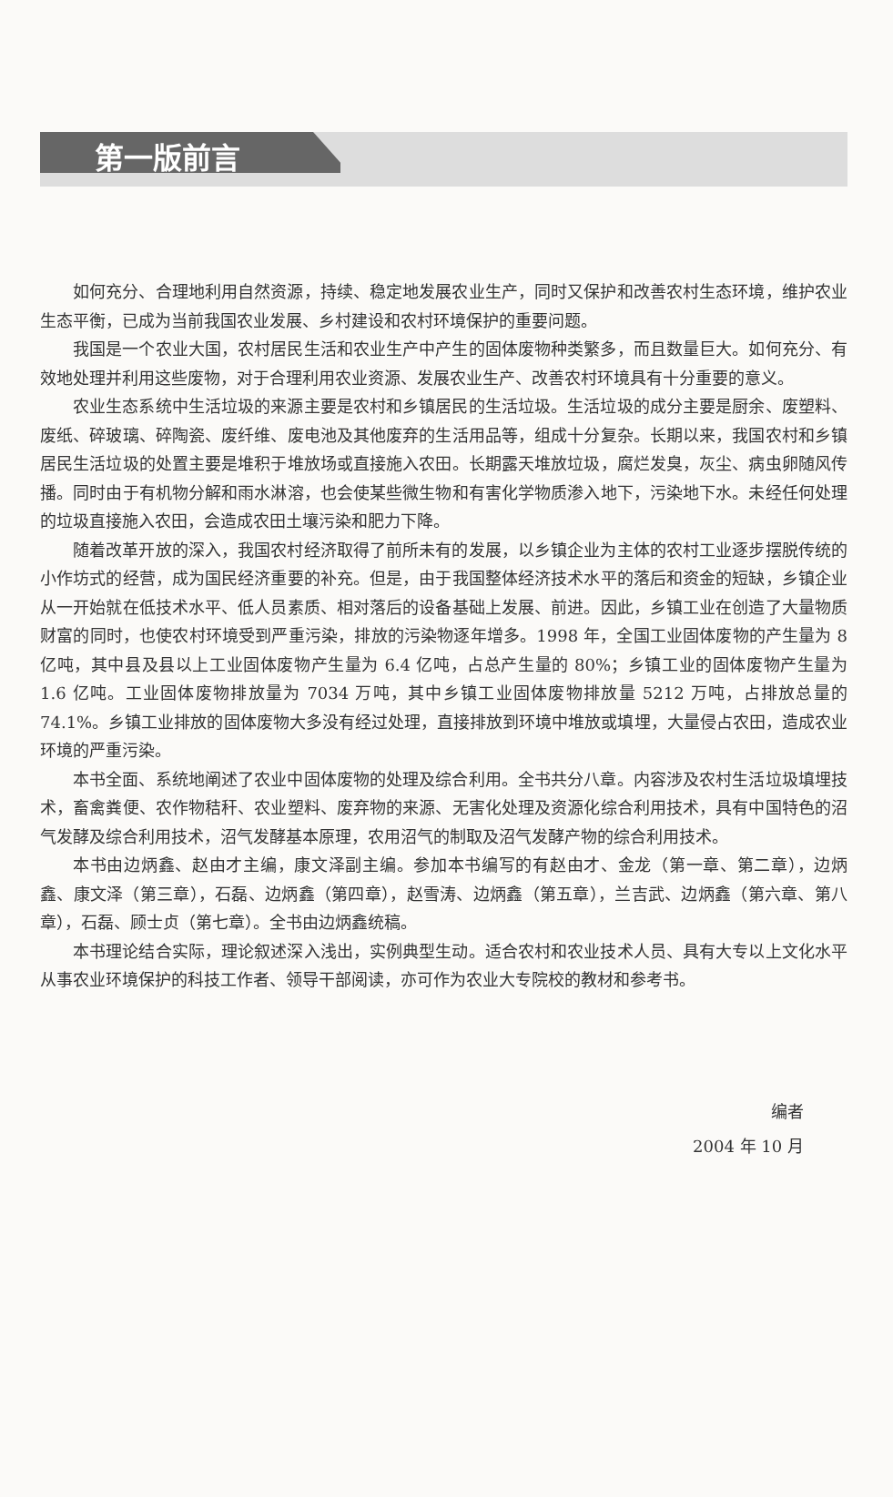第一版前言
如何充分、合理地利用自然资源，持续、稳定地发展农业生产，同时又保护和改善农村生态环境，维护农业生态平衡，已成为当前我国农业发展、乡村建设和农村环境保护的重要问题。
我国是一个农业大国，农村居民生活和农业生产中产生的固体废物种类繁多，而且数量巨大。如何充分、有效地处理并利用这些废物，对于合理利用农业资源、发展农业生产、改善农村环境具有十分重要的意义。
农业生态系统中生活垃圾的来源主要是农村和乡镇居民的生活垃圾。生活垃圾的成分主要是厨余、废塑料、废纸、碎玻璃、碎陶瓷、废纤维、废电池及其他废弃的生活用品等，组成十分复杂。长期以来，我国农村和乡镇居民生活垃圾的处置主要是堆积于堆放场或直接施入农田。长期露天堆放垃圾，腐烂发臭，灰尘、病虫卵随风传播。同时由于有机物分解和雨水淋溶，也会使某些微生物和有害化学物质渗入地下，污染地下水。未经任何处理的垃圾直接施入农田，会造成农田土壤污染和肥力下降。
随着改革开放的深入，我国农村经济取得了前所未有的发展，以乡镇企业为主体的农村工业逐步摆脱传统的小作坊式的经营，成为国民经济重要的补充。但是，由于我国整体经济技术水平的落后和资金的短缺，乡镇企业从一开始就在低技术水平、低人员素质、相对落后的设备基础上发展、前进。因此，乡镇工业在创造了大量物质财富的同时，也使农村环境受到严重污染，排放的污染物逐年增多。1998 年，全国工业固体废物的产生量为 8 亿吨，其中县及县以上工业固体废物产生量为 6.4 亿吨，占总产生量的 80%；乡镇工业的固体废物产生量为 1.6 亿吨。工业固体废物排放量为 7034 万吨，其中乡镇工业固体废物排放量 5212 万吨，占排放总量的 74.1%。乡镇工业排放的固体废物大多没有经过处理，直接排放到环境中堆放或填埋，大量侵占农田，造成农业环境的严重污染。
本书全面、系统地阐述了农业中固体废物的处理及综合利用。全书共分八章。内容涉及农村生活垃圾填埋技术，畜禽粪便、农作物秸秆、农业塑料、废弃物的来源、无害化处理及资源化综合利用技术，具有中国特色的沼气发酵及综合利用技术，沼气发酵基本原理，农用沼气的制取及沼气发酵产物的综合利用技术。
本书由边炳鑫、赵由才主编，康文泽副主编。参加本书编写的有赵由才、金龙（第一章、第二章），边炳鑫、康文泽（第三章），石磊、边炳鑫（第四章），赵雪涛、边炳鑫（第五章），兰吉武、边炳鑫（第六章、第八章），石磊、顾士贞（第七章）。全书由边炳鑫统稿。
本书理论结合实际，理论叙述深入浅出，实例典型生动。适合农村和农业技术人员、具有大专以上文化水平从事农业环境保护的科技工作者、领导干部阅读，亦可作为农业大专院校的教材和参考书。
编者
2004 年 10 月